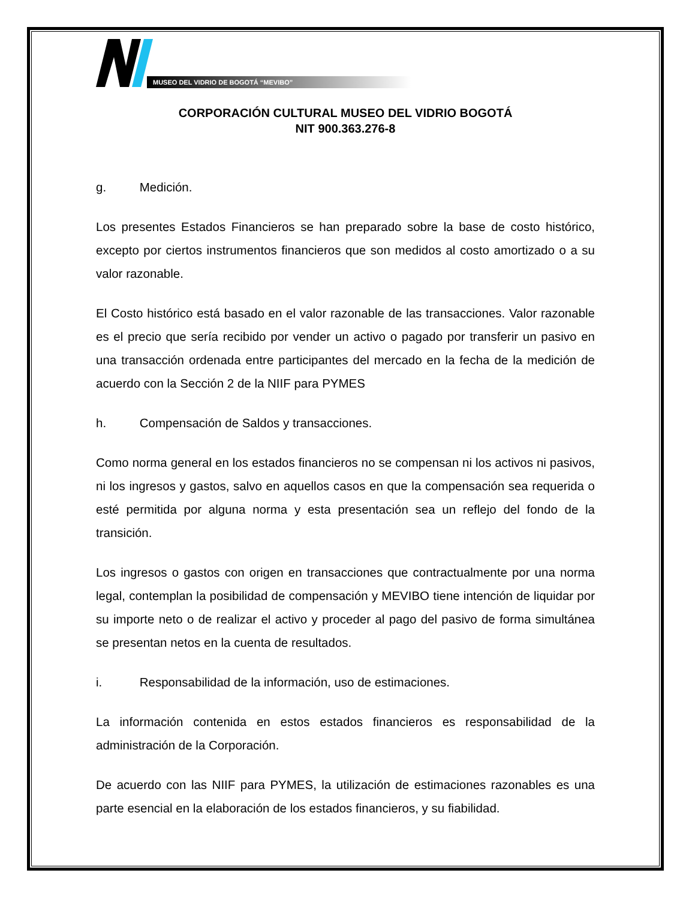MUSEO DEL VIDRIO DE BOGOTÁ “MEVIBO”
CORPORACIÓN CULTURAL MUSEO DEL VIDRIO BOGOTÁ
NIT 900.363.276-8
g. Medición.
Los presentes Estados Financieros se han preparado sobre la base de costo histórico, excepto por ciertos instrumentos financieros que son medidos al costo amortizado o a su valor razonable.
El Costo histórico está basado en el valor razonable de las transacciones. Valor razonable es el precio que sería recibido por vender un activo o pagado por transferir un pasivo en una transacción ordenada entre participantes del mercado en la fecha de la medición de acuerdo con la Sección 2 de la NIIF para PYMES
h. Compensación de Saldos y transacciones.
Como norma general en los estados financieros no se compensan ni los activos ni pasivos, ni los ingresos y gastos, salvo en aquellos casos en que la compensación sea requerida o esté permitida por alguna norma y esta presentación sea un reflejo del fondo de la transición.
Los ingresos o gastos con origen en transacciones que contractualmente por una norma legal, contemplan la posibilidad de compensación y MEVIBO tiene intención de liquidar por su importe neto o de realizar el activo y proceder al pago del pasivo de forma simultánea se presentan netos en la cuenta de resultados.
i. Responsabilidad de la información, uso de estimaciones.
La información contenida en estos estados financieros es responsabilidad de la administración de la Corporación.
De acuerdo con las NIIF para PYMES, la utilización de estimaciones razonables es una parte esencial en la elaboración de los estados financieros, y su fiabilidad.